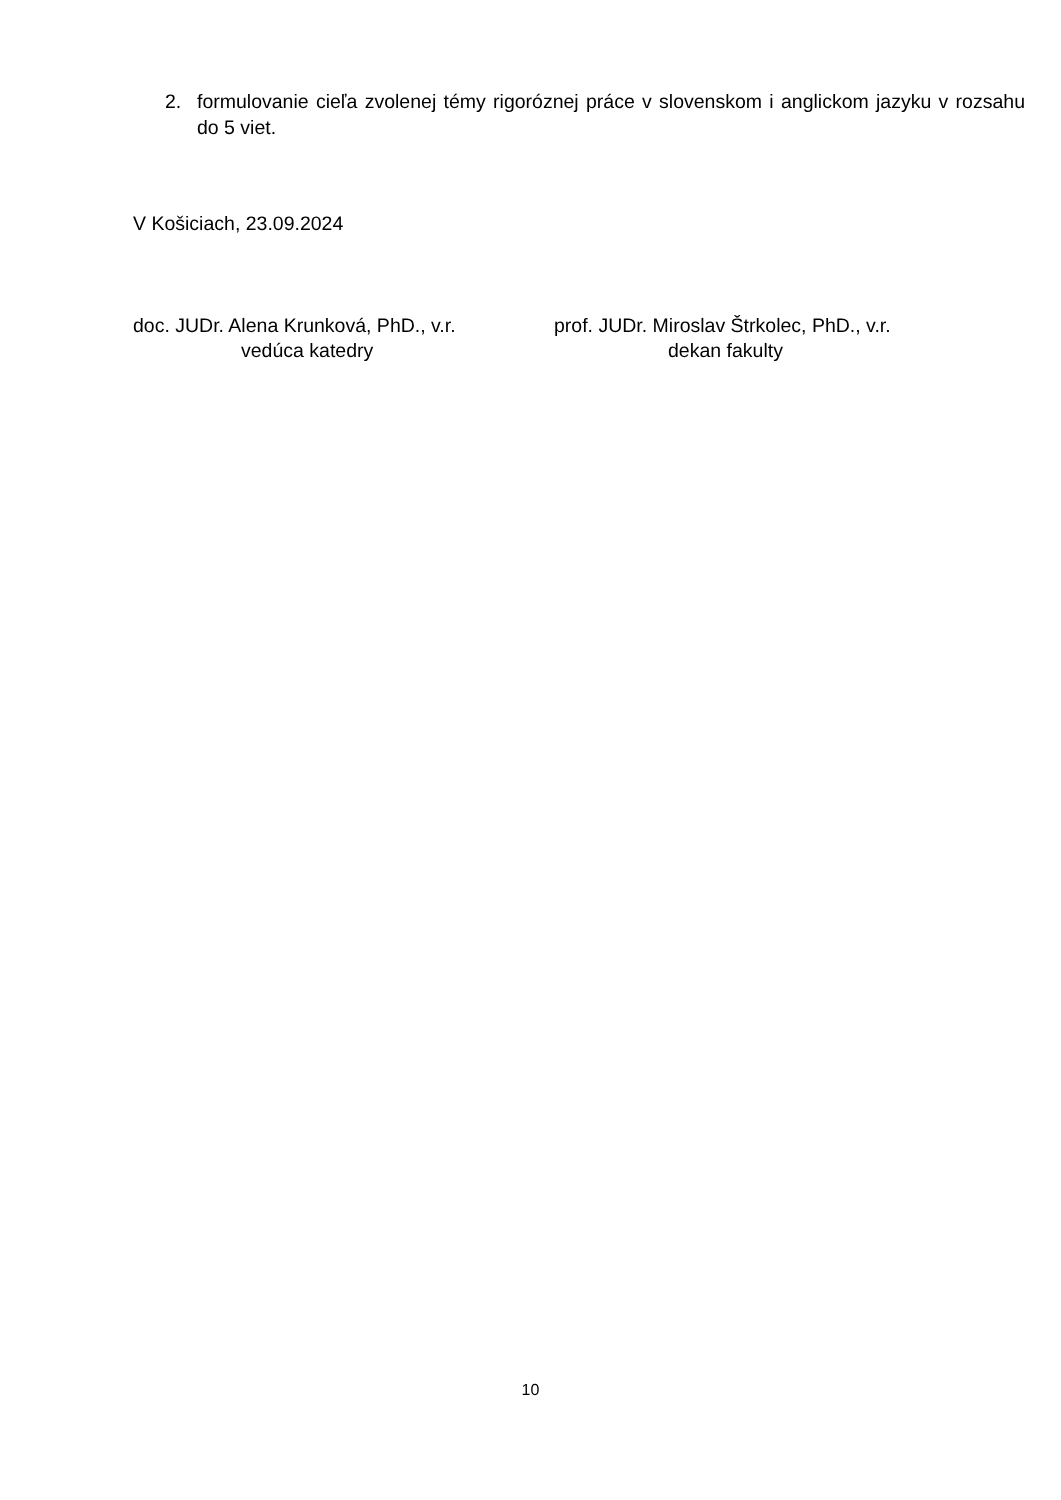2. formulovanie cieľa zvolenej témy rigoróznej práce v slovenskom i anglickom jazyku v rozsahu do 5 viet.
V Košiciach, 23.09.2024
doc. JUDr. Alena Krunková, PhD., v.r.
vedúca katedry
prof. JUDr. Miroslav Štrkolec, PhD., v.r.
dekan fakulty
10